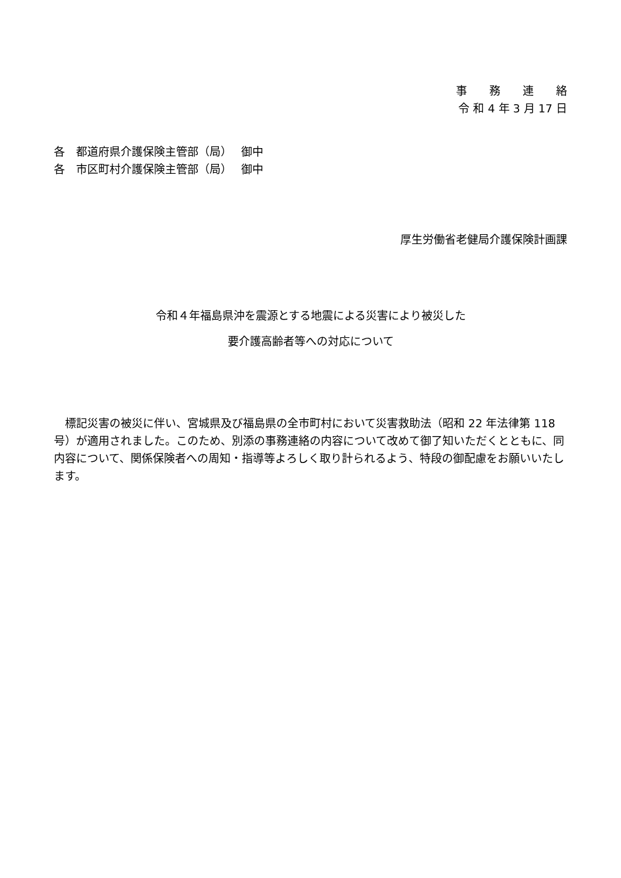事　　務　　連　　絡
令 和 4 年 3 月 17 日
各　都道府県介護保険主管部（局）　 御中
各　市区町村介護保険主管部（局）　 御中
厚生労働省老健局介護保険計画課
令和４年福島県沖を震源とする地震による災害により被災した
要介護高齢者等への対応について
標記災害の被災に伴い、宮城県及び福島県の全市町村において災害救助法（昭和 22 年法律第 118 号）が適用されました。このため、別添の事務連絡の内容について改めて御了知いただくとともに、同内容について、関係保険者への周知・指導等よろしく取り計られるよう、特段の御配慮をお願いいたします。